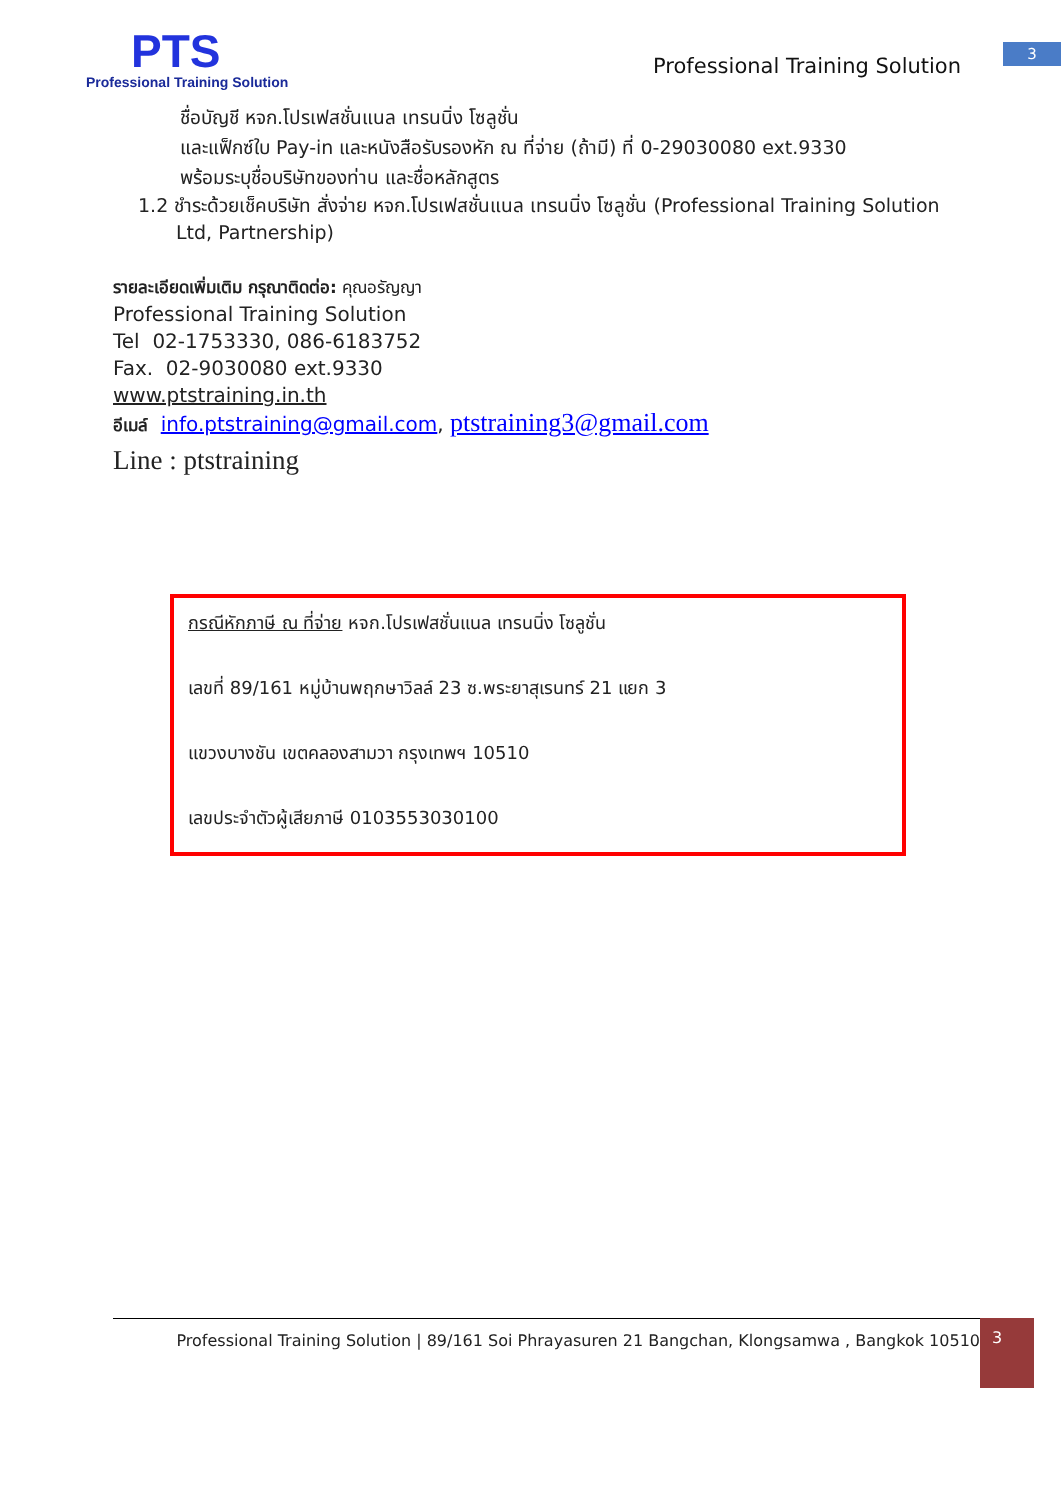PTS
Professional Training Solution
Professional Training Solution
3
ชื่อบัญชี หจก.โปรเฟสชั่นแนล เทรนนิ่ง โซลูชั่น
และแฟ็กซ์ใบ Pay-in และหนังสือรับรองหัก ณ ที่จ่าย (ถ้ามี) ที่ 0-29030080 ext.9330
พร้อมระบุชื่อบริษัทของท่าน และชื่อหลักสูตร
1.2 ชำระด้วยเช็คบริษัท สั่งจ่าย หจก.โปรเฟสชั่นแนล เทรนนิ่ง โซลูชั่น (Professional Training Solution Ltd, Partnership)
รายละเอียดเพิ่มเติม กรุณาติดต่อ: คุณอรัญญา
Professional Training Solution
Tel 02-1753330, 086-6183752
Fax. 02-9030080 ext.9330
www.ptstraining.in.th
อีเมล์ info.ptstraining@gmail.com, ptstraining3@gmail.com
Line : ptstraining
กรณีหักภาษี ณ ที่จ่าย หจก.โปรเฟสชั่นแนล เทรนนิ่ง โซลูชั่น
เลขที่ 89/161 หมู่บ้านพฤกษาวิลล์ 23 ซ.พระยาสุเรนทร์ 21 แยก 3
แขวงบางชัน เขตคลองสามวา กรุงเทพฯ 10510
เลขประจำตัวผู้เสียภาษี 0103553030100
Professional Training Solution | 89/161 Soi Phrayasuren 21 Bangchan, Klongsamwa , Bangkok 10510
3